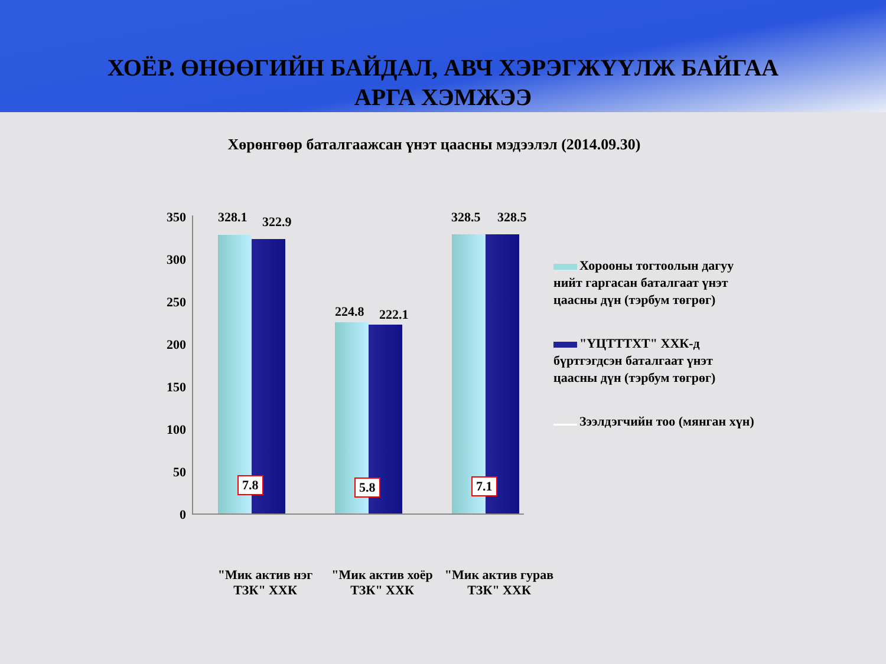ХОЁР. ӨНӨӨГИЙН БАЙДАЛ, АВЧ ХЭРЭГЖҮҮЛЖ БАЙГАА
АРГА ХЭМЖЭЭ
Хөрөнгөөр баталгаажсан үнэт цаасны мэдээлэл (2014.09.30)
350
300
250
200
150
100
50
0
328.1 322.9
224.8 222.1
328.5 328.5
7.8 5.8 7.1
Хорооны тогтоолын дагуу нийт гаргасан баталгаат үнэт цаасны дүн (тэрбум төгрөг)
"ҮЦТТТХТ" ХХК-д бүртгэгдсэн баталгаат үнэт цаасны дүн (тэрбум төгрөг)
Зээлдэгчийн тоо (мянган хүн)
"Мик актив нэг ТЗК" ХХК
"Мик актив хоёр ТЗК" ХХК
"Мик актив гурав ТЗК" ХХК